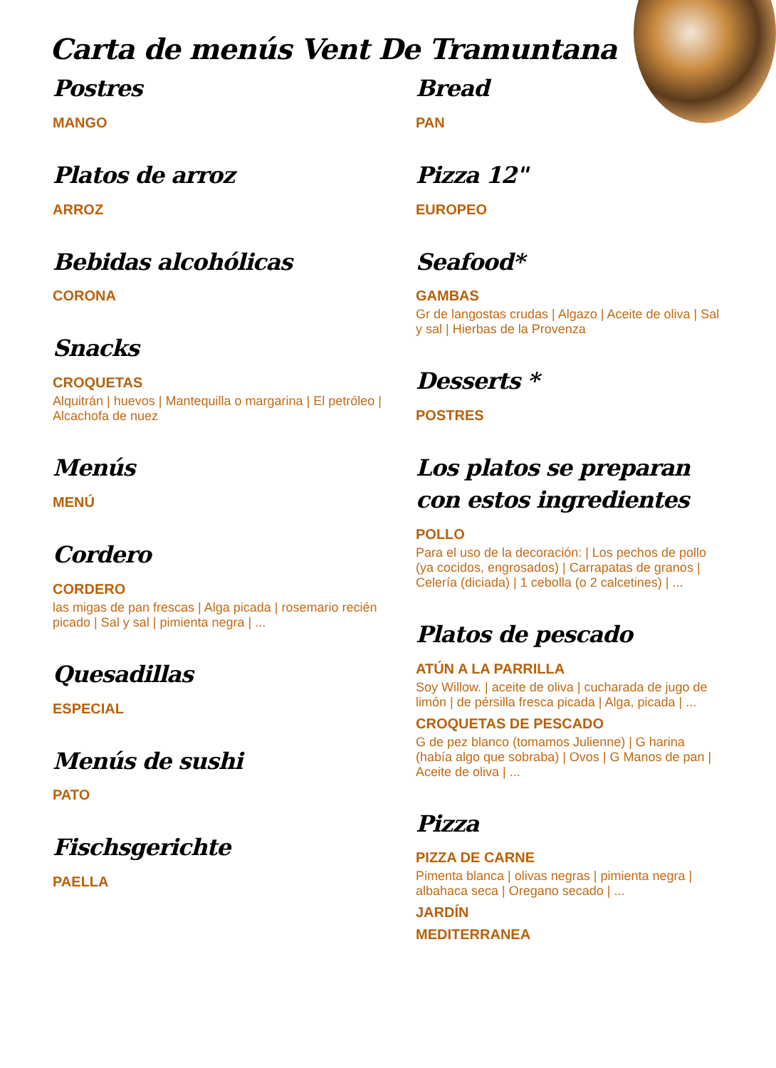Carta de menús Vent De Tramuntana
Postres
MANGO
Platos de arroz
ARROZ
Bebidas alcohólicas
CORONA
Snacks
CROQUETAS
Alquitrán | huevos | Mantequilla o margarina | El petróleo | Alcachofa de nuez
Menús
MENÚ
Cordero
CORDERO
las migas de pan frescas | Alga picada | rosemario recién picado | Sal y sal | pimienta negra | ...
Quesadillas
ESPECIAL
Menús de sushi
PATO
Fischsgerichte
PAELLA
Bread
PAN
Pizza 12"
EUROPEO
Seafood*
GAMBAS
Gr de langostas crudas | Algazo | Aceite de oliva | Sal y sal | Hierbas de la Provenza
Desserts *
POSTRES
Los platos se preparan con estos ingredientes
POLLO
Para el uso de la decoración: | Los pechos de pollo (ya cocidos, engrosados) | Carrapatas de granos | Celería (diciada) | 1 cebolla (o 2 calcetines) | ...
Platos de pescado
ATÚN A LA PARRILLA
Soy Willow. | aceite de oliva | cucharada de jugo de limón | de pérsilla fresca picada | Alga, picada | ...
CROQUETAS DE PESCADO
G de pez blanco (tomamos Julienne) | G harina (había algo que sobraba) | Ovos | G Manos de pan | Aceite de oliva | ...
Pizza
PIZZA DE CARNE
Pimenta blanca | olivas negras | pimienta negra | albahaca seca | Oregano secado | ...
JARDÍN
MEDITERRANEA